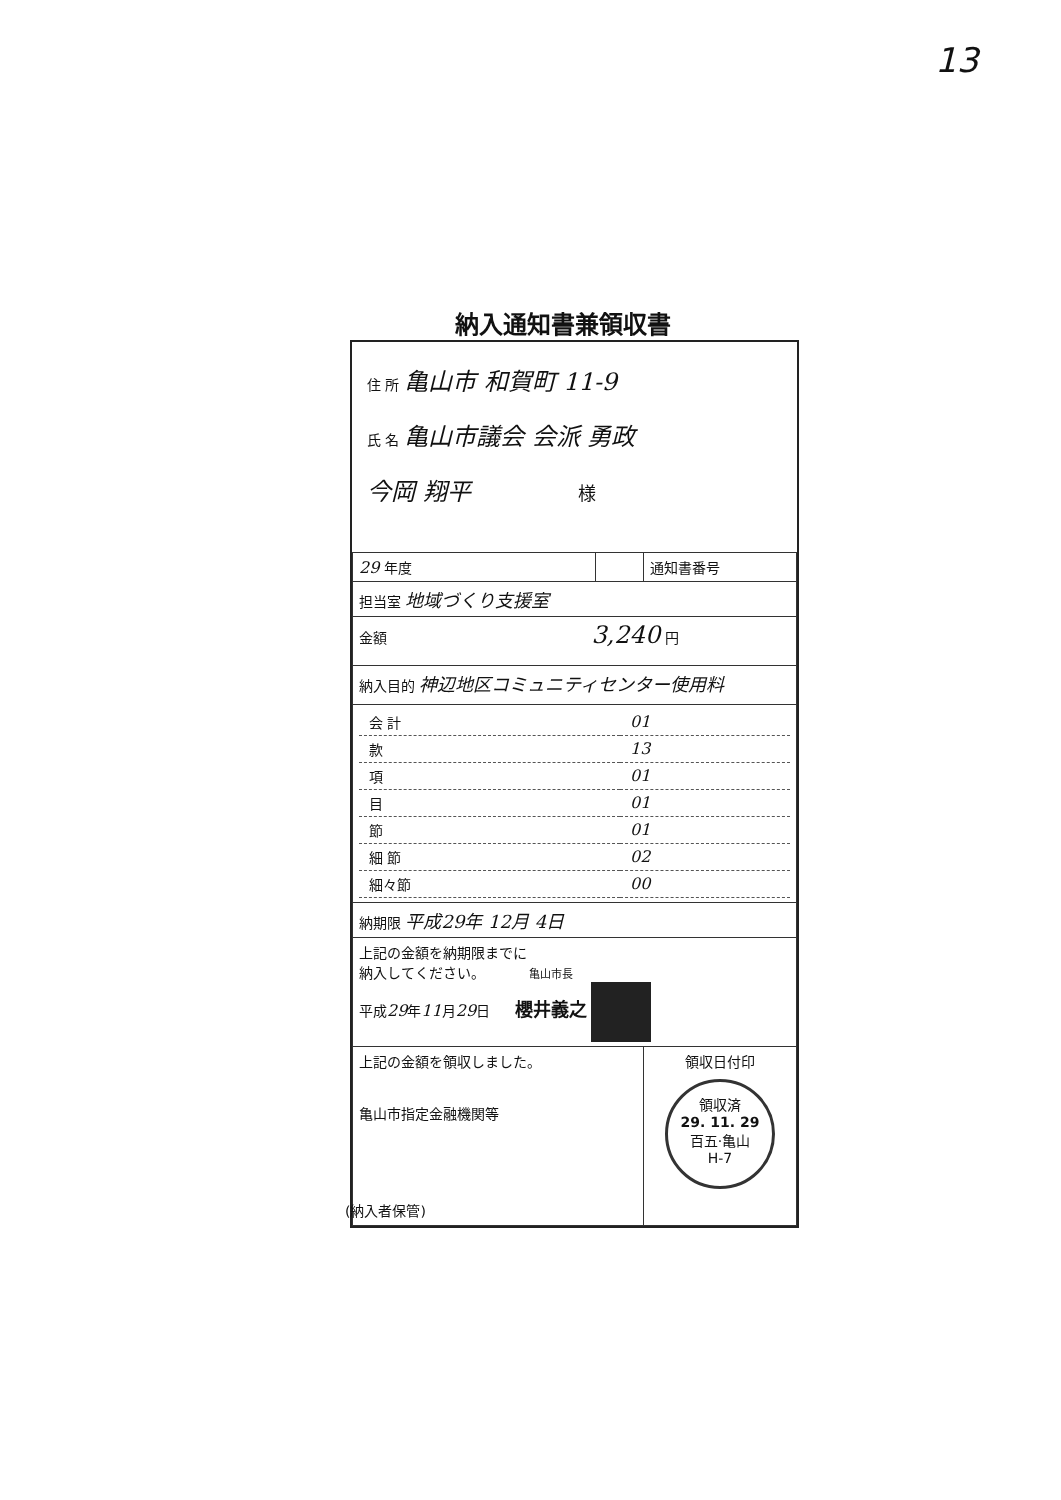13
納入通知書兼領収書
住 所 亀山市 和賀町 11-9
氏 名 亀山市議会 会派 勇政
今岡 翔平 様
| 29 年度 | | 通知書番号 |
| 担当室 地域づくり支援室 | | |
| 金額 3,240 円 | | |
| 納入目的 神辺地区コミュニティセンター使用料 | | |
| / 会 計 / 01 / / 款 / 13 / / 項 / 01 / / 目 / 01 / / 節 / 01 / / 細 節 / 02 / / 細々節 / 00 / | | |
| 納期限 平成29年 12月 4日 | | |
| 上記の金額を納期限までに 納入してください。 亀山市長 平成 29 年 11 月 29 日 櫻井義之 | | |
| 上記の金額を領収しました。 亀山市指定金融機関等 | | 領収日付印 領収済 29. 11. 29 百五·亀山 H-7 |
(納入者保管)